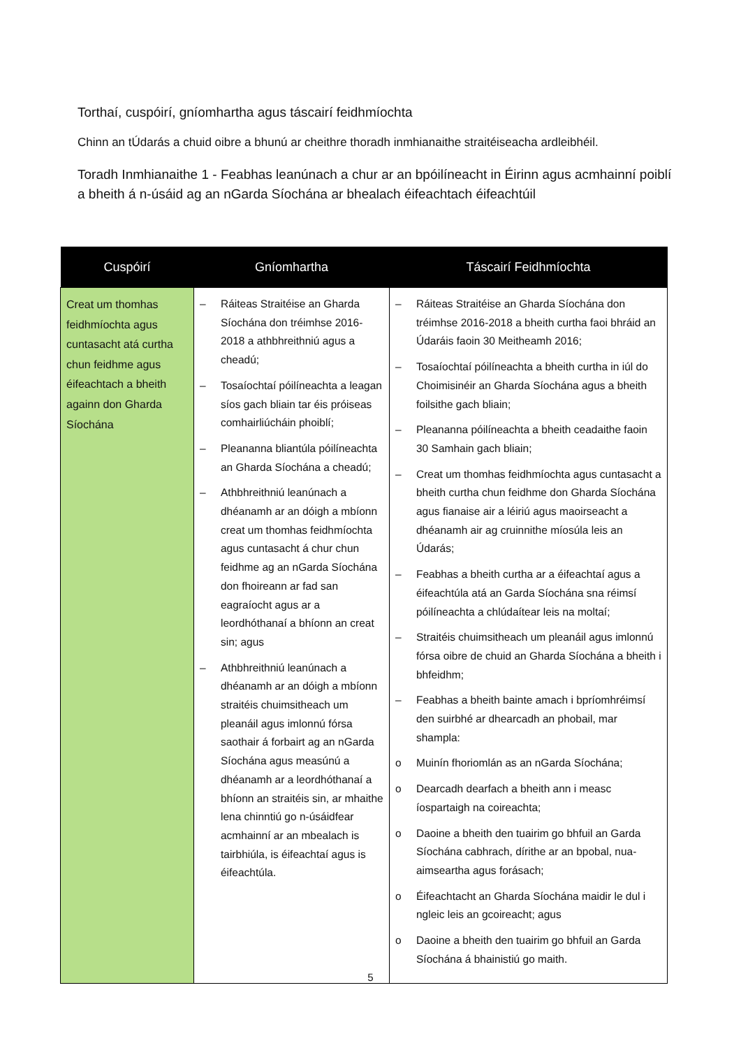Torthaí, cuspóirí, gníomhartha agus táscairí feidhmíochta
Chinn an tÚdarás a chuid oibre a bhunú ar cheithre thoradh inmhianaithe straitéiseacha ardleibhéil.
Toradh Inmhianaithe 1 - Feabhas leanúnach a chur ar an bpóilíneacht in Éirinn agus acmhainní poiblí a bheith á n-úsáid ag an nGarda Síochána ar bhealach éifeachtach éifeachtúil
| Cuspóirí | Gníomhartha | Táscairí Feidhmíochta |
| --- | --- | --- |
| Creat um thomhas feidhmíochta agus cuntasacht atá curtha chun feidhme agus éifeachtach a bheith againn don Gharda Síochána | – Ráiteas Straitéise an Gharda Síochána don tréimhse 2016-2018 a athbhreithniú agus a cheadú; – Tosaíochtaí póilíneachta a leagan síos gach bliain tar éis próiseas comhairliúcháin phoiblí; – Pleananna bliantúla póilíneachta an Gharda Síochána a cheadú; – Athbhreithniú leanúnach a dhéanamh ar an dóigh a mbíonn creat um thomhas feidhmíochta agus cuntasacht á chur chun feidhme ag an nGarda Síochána don fhoireann ar fad san eagraíocht agus ar a leordhóthanaí a bhíonn an creat sin; agus – Athbhreithniú leanúnach a dhéanamh ar an dóigh a mbíonn straitéis chuimsitheach um pleanáil agus imlonnú fórsa saothair á forbairt ag an nGarda Síochána agus measúnú a dhéanamh ar a leordhóthanaí a bhíonn an straitéis sin, ar mhaithe lena chinntiú go n-úsáidfear acmhainní ar an mbealach is tairbhiúla, is éifeachtaí agus is éifeachtúla. | – Ráiteas Straitéise an Gharda Síochána don tréimhse 2016-2018 a bheith curtha faoi bhráid an Údaráis faoin 30 Meitheamh 2016; – Tosaíochtaí póilíneachta a bheith curtha in iúl do Choimisinéir an Gharda Síochána agus a bheith foilsithe gach bliain; – Pleananna póilíneachta a bheith ceadaithe faoin 30 Samhain gach bliain; – Creat um thomhas feidhmíochta agus cuntasacht a bheith curtha chun feidhme don Gharda Síochána agus fianaise air a léiriú agus maoirseacht a dhéanamh air ag cruinnithe míosúla leis an Údarás; – Feabhas a bheith curtha ar a éifeachtaí agus a éifeachtúla atá an Garda Síochána sna réimsí póilíneachta a chlúdaítear leis na moltaí; – Straitéis chuimsitheach um pleanáil agus imlonnú fórsa oibre de chuid an Gharda Síochána a bheith i bhfeidhm; – Feabhas a bheith bainte amach i bpríomhréimsí den suirbhé ar dhearcadh an phobail, mar shampla: o Muinín fhoriomlán as an nGarda Síochána; o Dearcadh dearfach a bheith ann i measc íospartaigh na coireachta; o Daoine a bheith den tuairim go bhfuil an Garda Síochána cabhrach, dírithe ar an bpobal, nua-aimseartha agus forásach; o Éifeachtacht an Gharda Síochána maidir le dul i ngleic leis an gcoireacht; agus o Daoine a bheith den tuairim go bhfuil an Garda Síochána á bhainistiú go maith. |
5